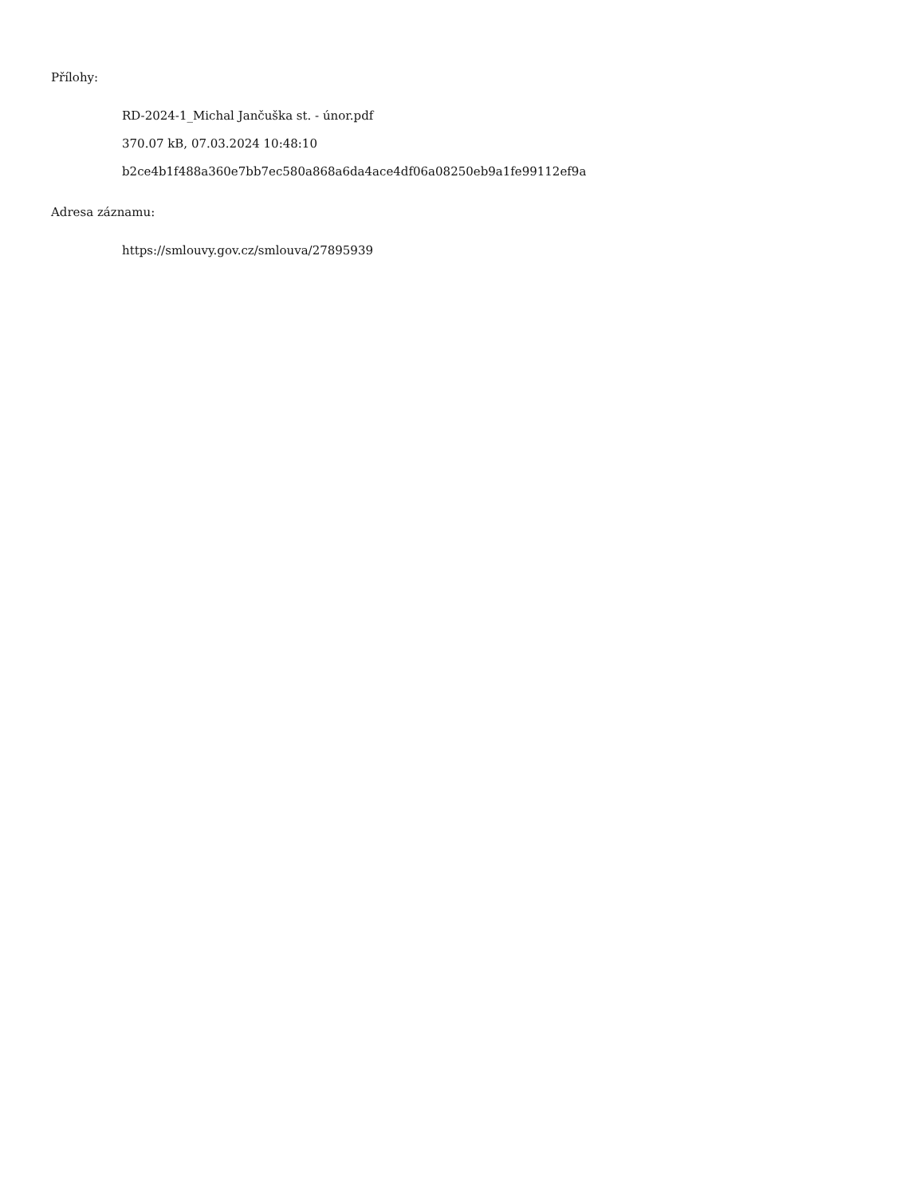Přílohy:
RD-2024-1_Michal Jančuška st. - únor.pdf
370.07 kB, 07.03.2024 10:48:10
b2ce4b1f488a360e7bb7ec580a868a6da4ace4df06a08250eb9a1fe99112ef9a
Adresa záznamu:
https://smlouvy.gov.cz/smlouva/27895939